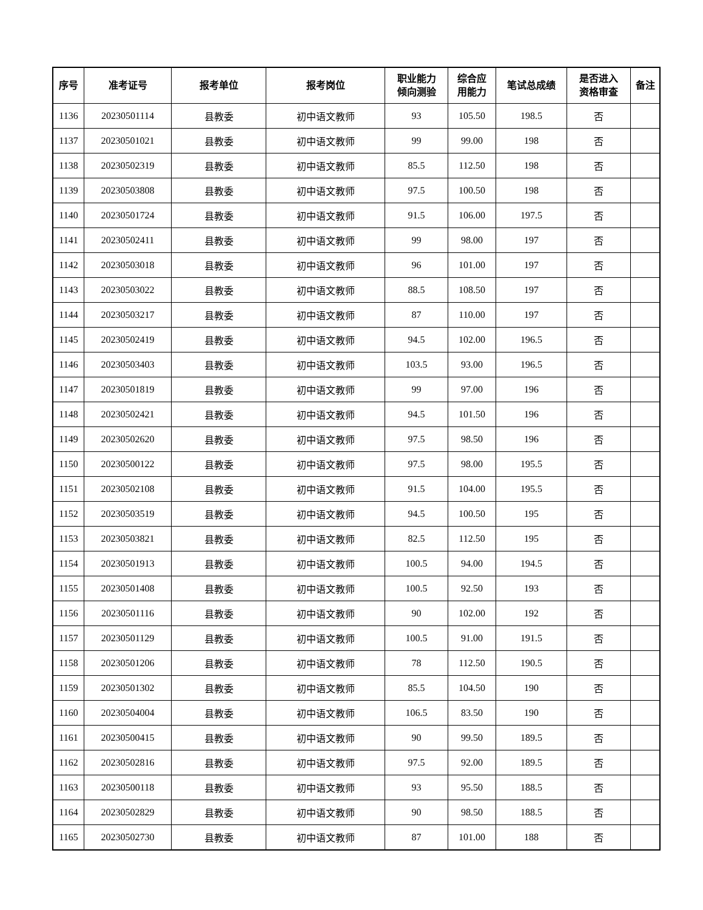| 序号 | 准考证号 | 报考单位 | 报考岗位 | 职业能力 倾向测验 | 综合应 用能力 | 笔试总成绩 | 是否进入 资格审查 | 备注 |
| --- | --- | --- | --- | --- | --- | --- | --- | --- |
| 1136 | 20230501114 | 县教委 | 初中语文教师 | 93 | 105.50 | 198.5 | 否 | |
| 1137 | 20230501021 | 县教委 | 初中语文教师 | 99 | 99.00 | 198 | 否 | |
| 1138 | 20230502319 | 县教委 | 初中语文教师 | 85.5 | 112.50 | 198 | 否 | |
| 1139 | 20230503808 | 县教委 | 初中语文教师 | 97.5 | 100.50 | 198 | 否 | |
| 1140 | 20230501724 | 县教委 | 初中语文教师 | 91.5 | 106.00 | 197.5 | 否 | |
| 1141 | 20230502411 | 县教委 | 初中语文教师 | 99 | 98.00 | 197 | 否 | |
| 1142 | 20230503018 | 县教委 | 初中语文教师 | 96 | 101.00 | 197 | 否 | |
| 1143 | 20230503022 | 县教委 | 初中语文教师 | 88.5 | 108.50 | 197 | 否 | |
| 1144 | 20230503217 | 县教委 | 初中语文教师 | 87 | 110.00 | 197 | 否 | |
| 1145 | 20230502419 | 县教委 | 初中语文教师 | 94.5 | 102.00 | 196.5 | 否 | |
| 1146 | 20230503403 | 县教委 | 初中语文教师 | 103.5 | 93.00 | 196.5 | 否 | |
| 1147 | 20230501819 | 县教委 | 初中语文教师 | 99 | 97.00 | 196 | 否 | |
| 1148 | 20230502421 | 县教委 | 初中语文教师 | 94.5 | 101.50 | 196 | 否 | |
| 1149 | 20230502620 | 县教委 | 初中语文教师 | 97.5 | 98.50 | 196 | 否 | |
| 1150 | 20230500122 | 县教委 | 初中语文教师 | 97.5 | 98.00 | 195.5 | 否 | |
| 1151 | 20230502108 | 县教委 | 初中语文教师 | 91.5 | 104.00 | 195.5 | 否 | |
| 1152 | 20230503519 | 县教委 | 初中语文教师 | 94.5 | 100.50 | 195 | 否 | |
| 1153 | 20230503821 | 县教委 | 初中语文教师 | 82.5 | 112.50 | 195 | 否 | |
| 1154 | 20230501913 | 县教委 | 初中语文教师 | 100.5 | 94.00 | 194.5 | 否 | |
| 1155 | 20230501408 | 县教委 | 初中语文教师 | 100.5 | 92.50 | 193 | 否 | |
| 1156 | 20230501116 | 县教委 | 初中语文教师 | 90 | 102.00 | 192 | 否 | |
| 1157 | 20230501129 | 县教委 | 初中语文教师 | 100.5 | 91.00 | 191.5 | 否 | |
| 1158 | 20230501206 | 县教委 | 初中语文教师 | 78 | 112.50 | 190.5 | 否 | |
| 1159 | 20230501302 | 县教委 | 初中语文教师 | 85.5 | 104.50 | 190 | 否 | |
| 1160 | 20230504004 | 县教委 | 初中语文教师 | 106.5 | 83.50 | 190 | 否 | |
| 1161 | 20230500415 | 县教委 | 初中语文教师 | 90 | 99.50 | 189.5 | 否 | |
| 1162 | 20230502816 | 县教委 | 初中语文教师 | 97.5 | 92.00 | 189.5 | 否 | |
| 1163 | 20230500118 | 县教委 | 初中语文教师 | 93 | 95.50 | 188.5 | 否 | |
| 1164 | 20230502829 | 县教委 | 初中语文教师 | 90 | 98.50 | 188.5 | 否 | |
| 1165 | 20230502730 | 县教委 | 初中语文教师 | 87 | 101.00 | 188 | 否 | |